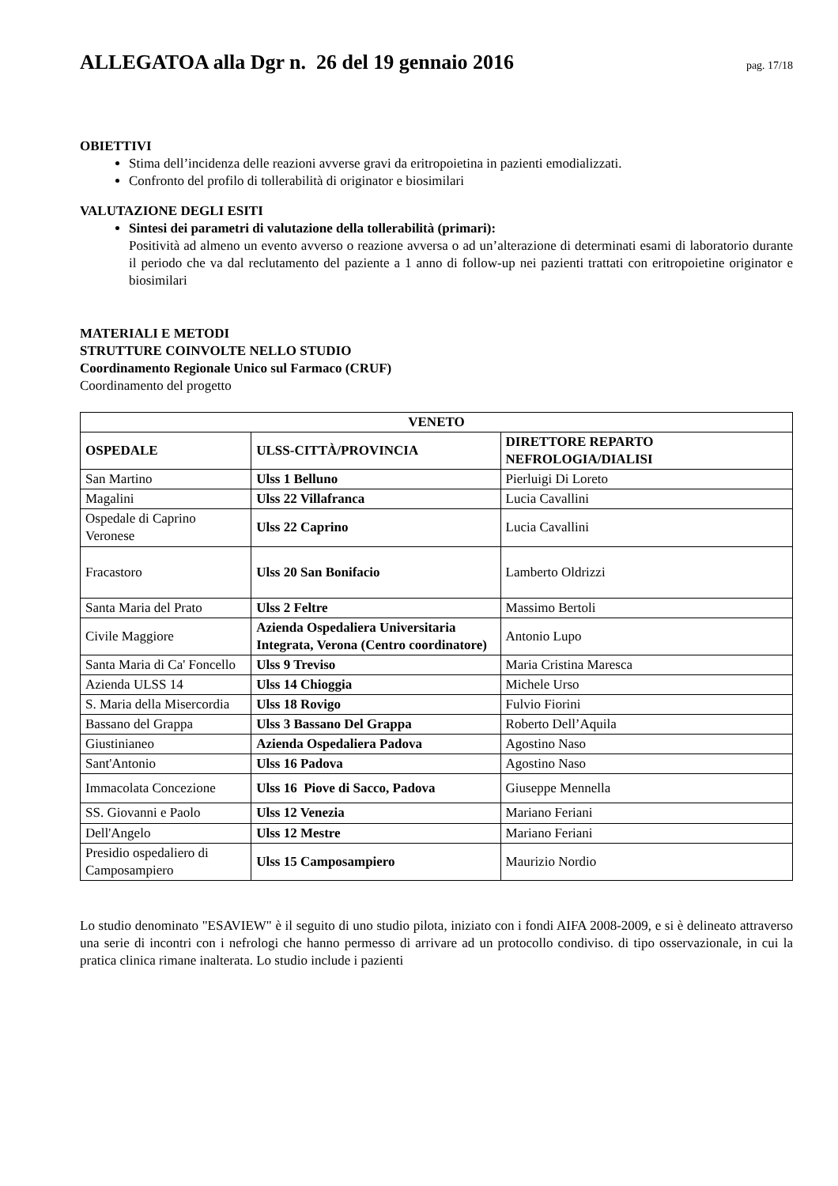ALLEGATOA alla Dgr n. 26 del 19 gennaio 2016
pag. 17/18
OBIETTIVI
Stima dell’incidenza delle reazioni avverse gravi da eritropoietina in pazienti emodializzati.
Confronto del profilo di tollerabilità di originator e biosimilari
VALUTAZIONE DEGLI ESITI
Sintesi dei parametri di valutazione della tollerabilità (primari):
Positività ad almeno un evento avverso o reazione avversa o ad un’alterazione di determinati esami di laboratorio durante il periodo che va dal reclutamento del paziente a 1 anno di follow-up nei pazienti trattati con eritropoietine originator e biosimilari
MATERIALI E METODI
STRUTTURE COINVOLTE NELLO STUDIO
Coordinamento Regionale Unico sul Farmaco (CRUF)
Coordinamento del progetto
| VENETO | | |
| --- | --- | --- |
| OSPEDALE | ULSS-CITTÀ/PROVINCIA | DIRETTORE REPARTO NEFROLOGIA/DIALISI |
| San Martino | Ulss 1 Belluno | Pierluigi Di Loreto |
| Magalini | Ulss 22 Villafranca | Lucia Cavallini |
| Ospedale di Caprino Veronese | Ulss 22 Caprino | Lucia Cavallini |
| Fracastoro | Ulss 20 San Bonifacio | Lamberto Oldrizzi |
| Santa Maria del Prato | Ulss 2 Feltre | Massimo Bertoli |
| Civile Maggiore | Azienda Ospedaliera Universitaria Integrata, Verona (Centro coordinatore) | Antonio Lupo |
| Santa Maria di Ca' Foncello | Ulss 9 Treviso | Maria Cristina Maresca |
| Azienda ULSS 14 | Ulss 14 Chioggia | Michele Urso |
| S. Maria della Misercordia | Ulss 18 Rovigo | Fulvio Fiorini |
| Bassano del Grappa | Ulss 3 Bassano Del Grappa | Roberto Dell’Aquila |
| Giustinianeo | Azienda Ospedaliera Padova | Agostino Naso |
| Sant'Antonio | Ulss 16 Padova | Agostino Naso |
| Immacolata Concezione | Ulss 16 Piove di Sacco, Padova | Giuseppe Mennella |
| SS. Giovanni e Paolo | Ulss 12 Venezia | Mariano Feriani |
| Dell'Angelo | Ulss 12 Mestre | Mariano Feriani |
| Presidio ospedaliero di Camposampiero | Ulss 15 Camposampiero | Maurizio Nordio |
Lo studio denominato "ESAVIEW" è il seguito di uno studio pilota, iniziato con i fondi AIFA 2008-2009, e si è delineato attraverso una serie di incontri con i nefrologi che hanno permesso di arrivare ad un protocollo condiviso. di tipo osservazionale, in cui la pratica clinica rimane inalterata. Lo studio include i pazienti